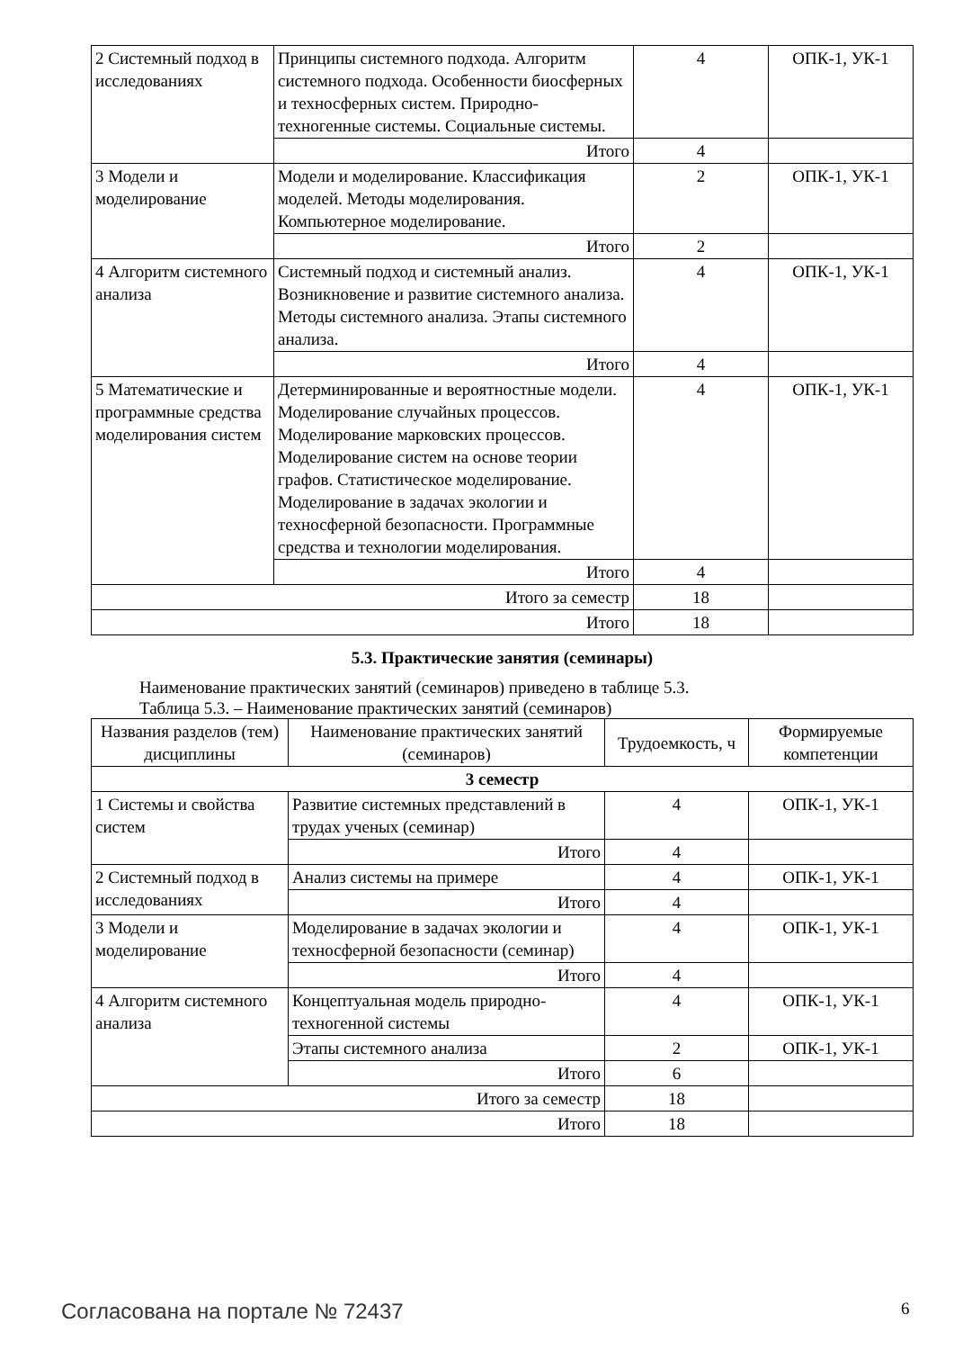| 2 Системный подход в исследованиях | Принципы системного подхода. Алгоритм системного подхода. Особенности биосферных и техносферных систем. Природно-техногенные системы. Социальные системы. | 4 | ОПК-1, УК-1 |
| | Итого | 4 | |
| 3 Модели и моделирование | Модели и моделирование. Классификация моделей. Методы моделирования. Компьютерное моделирование. | 2 | ОПК-1, УК-1 |
| | Итого | 2 | |
| 4 Алгоритм системного анализа | Системный подход и системный анализ. Возникновение и развитие системного анализа. Методы системного анализа. Этапы системного анализа. | 4 | ОПК-1, УК-1 |
| | Итого | 4 | |
| 5 Математические и программные средства моделирования систем | Детерминированные и вероятностные модели. Моделирование случайных процессов. Моделирование марковских процессов. Моделирование систем на основе теории графов. Статистическое моделирование. Моделирование в задачах экологии и техносферной безопасности. Программные средства и технологии моделирования. | 4 | ОПК-1, УК-1 |
| | Итого | 4 | |
| Итого за семестр | | 18 | |
| Итого | | 18 | |
5.3. Практические занятия (семинары)
Наименование практических занятий (семинаров) приведено в таблице 5.3.
Таблица 5.3. – Наименование практических занятий (семинаров)
| Названия разделов (тем) дисциплины | Наименование практических занятий (семинаров) | Трудоемкость, ч | Формируемые компетенции |
| --- | --- | --- | --- |
| 3 семестр | | | |
| 1 Системы и свойства систем | Развитие системных представлений в трудах ученых (семинар) | 4 | ОПК-1, УК-1 |
| | Итого | 4 | |
| 2 Системный подход в исследованиях | Анализ системы на примере | 4 | ОПК-1, УК-1 |
| | Итого | 4 | |
| 3 Модели и моделирование | Моделирование в задачах экологии и техносферной безопасности (семинар) | 4 | ОПК-1, УК-1 |
| | Итого | 4 | |
| 4 Алгоритм системного анализа | Концептуальная модель природно-техногенной системы | 4 | ОПК-1, УК-1 |
| | Этапы системного анализа | 2 | ОПК-1, УК-1 |
| | Итого | 6 | |
| Итого за семестр | | 18 | |
| Итого | | 18 | |
Согласована на портале № 72437 6